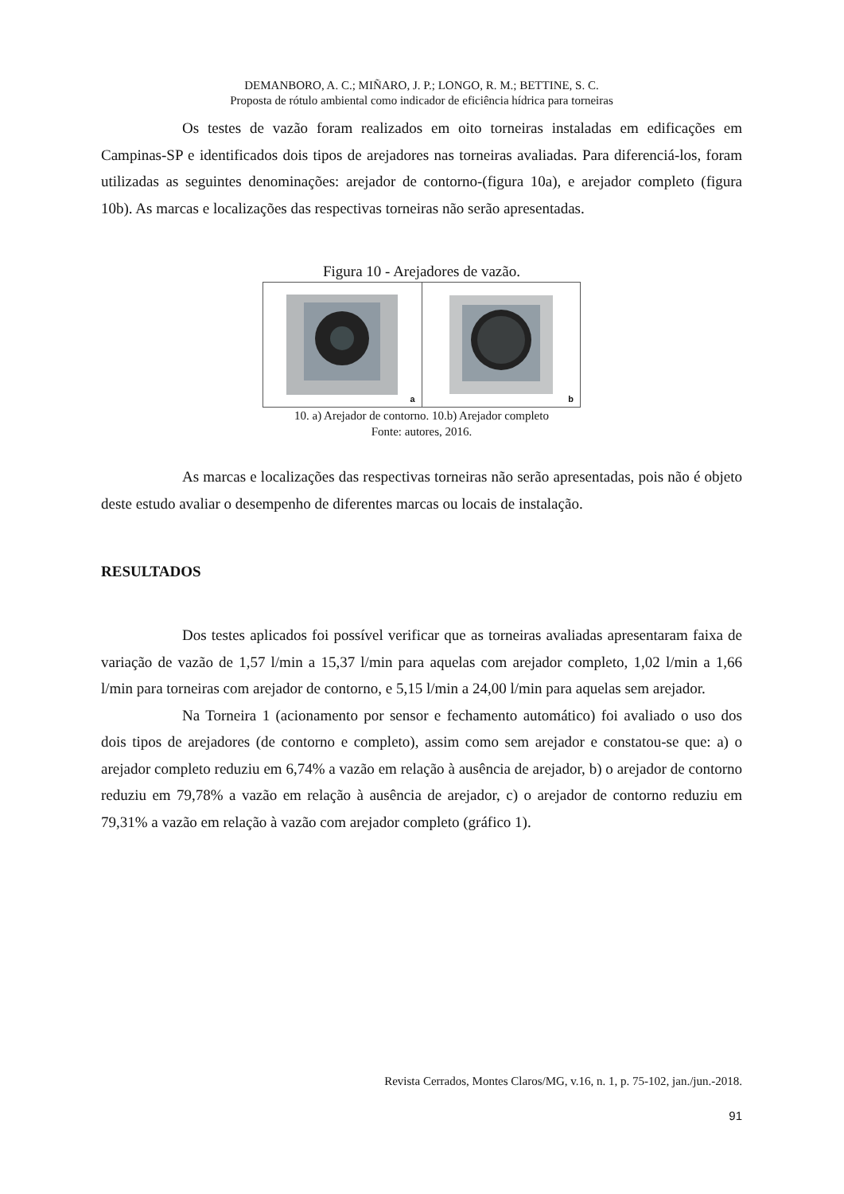DEMANBORO, A. C.; MIÑARO, J. P.; LONGO, R. M.; BETTINE, S. C.
Proposta de rótulo ambiental como indicador de eficiência hídrica para torneiras
Os testes de vazão foram realizados em oito torneiras instaladas em edificações em Campinas-SP e identificados dois tipos de arejadores nas torneiras avaliadas. Para diferenciá-los, foram utilizadas as seguintes denominações: arejador de contorno-(figura 10a), e arejador completo (figura 10b). As marcas e localizações das respectivas torneiras não serão apresentadas.
Figura 10 - Arejadores de vazão.
a b
10. a) Arejador de contorno. 10.b) Arejador completo
Fonte: autores, 2016.
As marcas e localizações das respectivas torneiras não serão apresentadas, pois não é objeto deste estudo avaliar o desempenho de diferentes marcas ou locais de instalação.
RESULTADOS
Dos testes aplicados foi possível verificar que as torneiras avaliadas apresentaram faixa de variação de vazão de 1,57 l/min a 15,37 l/min para aquelas com arejador completo, 1,02 l/min a 1,66 l/min para torneiras com arejador de contorno, e 5,15 l/min a 24,00 l/min para aquelas sem arejador.
Na Torneira 1 (acionamento por sensor e fechamento automático) foi avaliado o uso dos dois tipos de arejadores (de contorno e completo), assim como sem arejador e constatou-se que: a) o arejador completo reduziu em 6,74% a vazão em relação à ausência de arejador, b) o arejador de contorno reduziu em 79,78% a vazão em relação à ausência de arejador, c) o arejador de contorno reduziu em 79,31% a vazão em relação à vazão com arejador completo (gráfico 1).
Revista Cerrados, Montes Claros/MG, v.16, n. 1, p. 75-102, jan./jun.-2018.
91